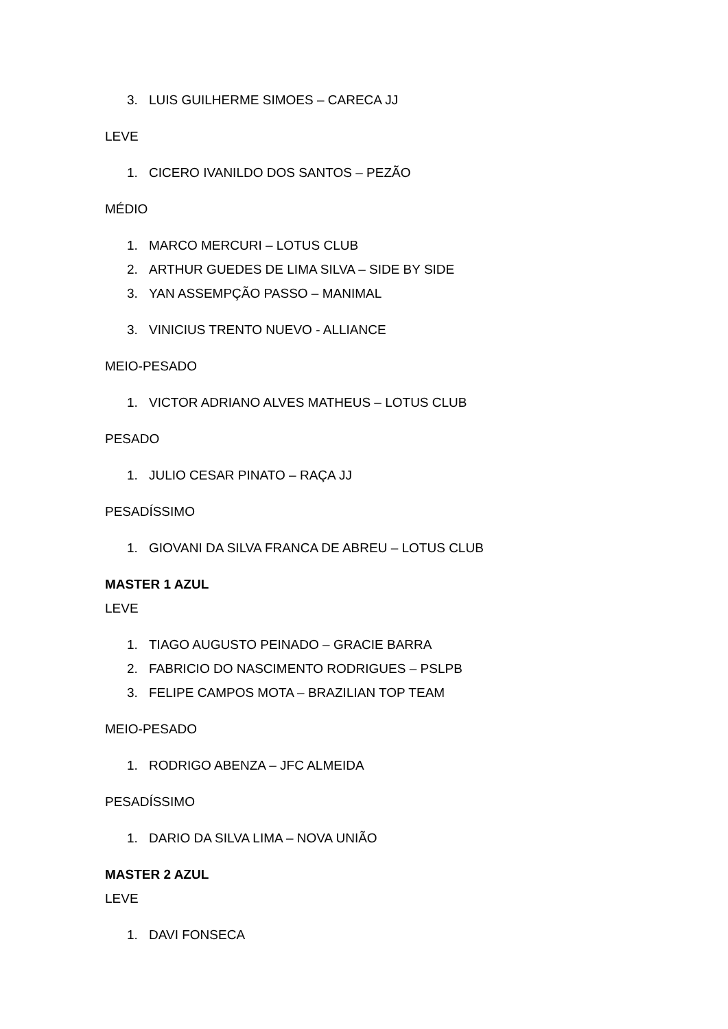3. LUIS GUILHERME SIMOES – CARECA JJ
LEVE
1. CICERO IVANILDO DOS SANTOS – PEZÃO
MÉDIO
1. MARCO MERCURI – LOTUS CLUB
2. ARTHUR GUEDES DE LIMA SILVA – SIDE BY SIDE
3. YAN ASSEMPÇÃO PASSO – MANIMAL
3. VINICIUS TRENTO NUEVO - ALLIANCE
MEIO-PESADO
1. VICTOR ADRIANO ALVES MATHEUS – LOTUS CLUB
PESADO
1. JULIO CESAR PINATO – RAÇA JJ
PESADÍSSIMO
1. GIOVANI DA SILVA FRANCA DE ABREU – LOTUS CLUB
MASTER 1 AZUL
LEVE
1. TIAGO AUGUSTO PEINADO – GRACIE BARRA
2. FABRICIO DO NASCIMENTO RODRIGUES – PSLPB
3. FELIPE CAMPOS MOTA – BRAZILIAN TOP TEAM
MEIO-PESADO
1. RODRIGO ABENZA – JFC ALMEIDA
PESADÍSSIMO
1. DARIO DA SILVA LIMA – NOVA UNIÃO
MASTER 2 AZUL
LEVE
1. DAVI FONSECA